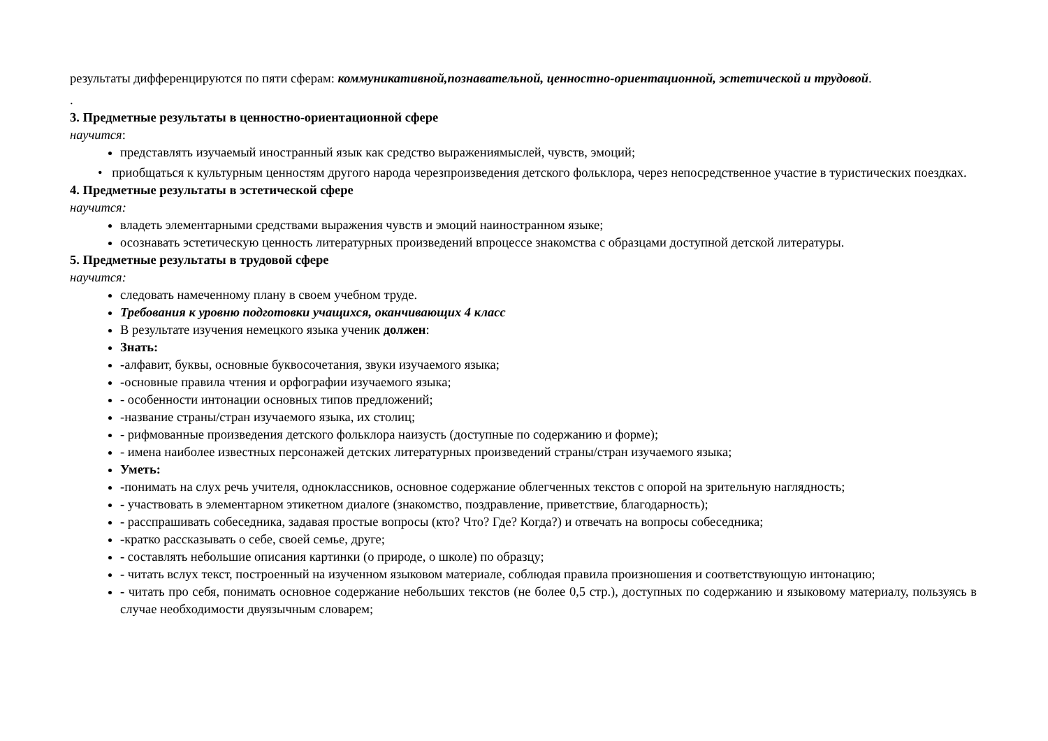результаты дифференцируются по пяти сферам: коммуникативной,познавательной, ценностно-ориентационной, эстетической и трудовой.
.
3. Предметные результаты в ценностно-ориентационной сфере
научится:
представлять изучаемый иностранный язык как средство выражениямыслей, чувств, эмоций;
• приобщаться к культурным ценностям другого народа черезпроизведения детского фольклора, через непосредственное участие в туристических поездках.
4. Предметные результаты в эстетической сфере
научится:
владеть элементарными средствами выражения чувств и эмоций наиностранном языке;
осознавать эстетическую ценность литературных произведений впроцессе знакомства с образцами доступной детской литературы.
5. Предметные результаты в трудовой сфере
научится:
следовать намеченному плану в своем учебном труде.
Требования к уровню подготовки учащихся, оканчивающих 4 класс
В результате изучения немецкого языка ученик должен:
Знать:
-алфавит, буквы, основные буквосочетания, звуки изучаемого языка;
-основные правила чтения и орфографии изучаемого языка;
- особенности интонации основных типов предложений;
-название страны/стран изучаемого языка, их столиц;
- рифмованные произведения детского фольклора наизусть (доступные по содержанию и форме);
- имена наиболее известных персонажей детских литературных произведений страны/стран изучаемого языка;
Уметь:
-понимать на слух речь учителя, одноклассников, основное содержание облегченных текстов с опорой на зрительную наглядность;
- участвовать в элементарном этикетном диалоге (знакомство, поздравление, приветствие, благодарность);
- расспрашивать собеседника, задавая простые вопросы (кто? Что? Где? Когда?) и отвечать на вопросы собеседника;
-кратко рассказывать о себе, своей семье, друге;
- составлять небольшие описания картинки (о природе, о школе) по образцу;
- читать вслух текст, построенный на изученном языковом материале, соблюдая правила произношения и соответствующую интонацию;
- читать про себя, понимать основное содержание небольших текстов (не более 0,5 стр.), доступных по содержанию и языковому материалу, пользуясь в случае необходимости двуязычным словарем;